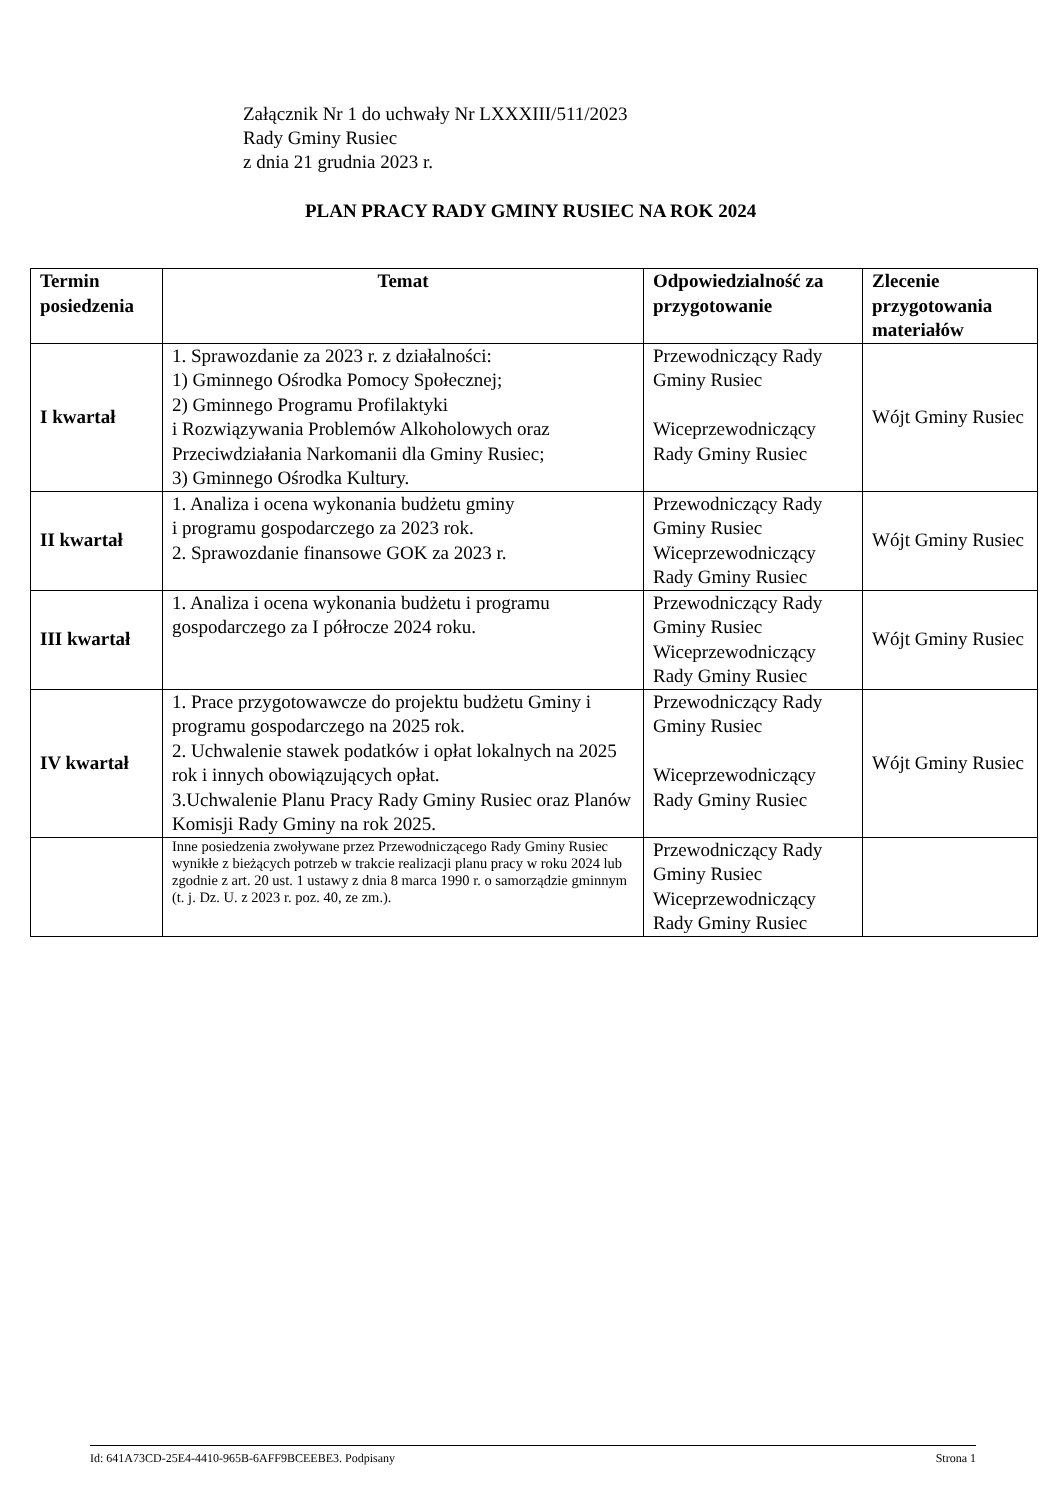Załącznik Nr 1 do uchwały Nr LXXXIII/511/2023
Rady Gminy Rusiec
z dnia 21 grudnia 2023 r.
PLAN PRACY RADY GMINY RUSIEC NA ROK 2024
| Termin posiedzenia | Temat | Odpowiedzialność za przygotowanie | Zlecenie przygotowania materiałów |
| --- | --- | --- | --- |
| I kwartał | 1. Sprawozdanie za 2023 r. z działalności: 1) Gminnego Ośrodka Pomocy Społecznej; 2) Gminnego Programu Profilaktyki i Rozwiązywania Problemów Alkoholowych oraz Przeciwdziałania Narkomanii dla Gminy Rusiec; 3) Gminnego Ośrodka Kultury. | Przewodniczący Rady Gminy Rusiec Wiceprzewodniczący Rady Gminy Rusiec | Wójt Gminy Rusiec |
| II kwartał | 1. Analiza i ocena wykonania budżetu gminy i programu gospodarczego za 2023 rok. 2. Sprawozdanie finansowe GOK za 2023 r. | Przewodniczący Rady Gminy Rusiec Wiceprzewodniczący Rady Gminy Rusiec | Wójt Gminy Rusiec |
| III kwartał | 1. Analiza i ocena wykonania budżetu i programu gospodarczego za I półrocze 2024 roku. | Przewodniczący Rady Gminy Rusiec Wiceprzewodniczący Rady Gminy Rusiec | Wójt Gminy Rusiec |
| IV kwartał | 1. Prace przygotowawcze do projektu budżetu Gminy i programu gospodarczego na 2025 rok. 2. Uchwalenie stawek podatków i opłat lokalnych na 2025 rok i innych obowiązujących opłat. 3.Uchwalenie Planu Pracy Rady Gminy Rusiec oraz Planów Komisji Rady Gminy na rok 2025. | Przewodniczący Rady Gminy Rusiec Wiceprzewodniczący Rady Gminy Rusiec | Wójt Gminy Rusiec |
| | Inne posiedzenia zwoływane przez Przewodniczącego Rady Gminy Rusiec wynikłe z bieżących potrzeb w trakcie realizacji planu pracy w roku 2024 lub zgodnie z art. 20 ust. 1 ustawy z dnia 8 marca 1990 r. o samorządzie gminnym (t. j. Dz. U. z 2023 r. poz. 40, ze zm.). | Przewodniczący Rady Gminy Rusiec Wiceprzewodniczący Rady Gminy Rusiec | |
Id: 641A73CD-25E4-4410-965B-6AFF9BCEEBE3. Podpisany Strona 1